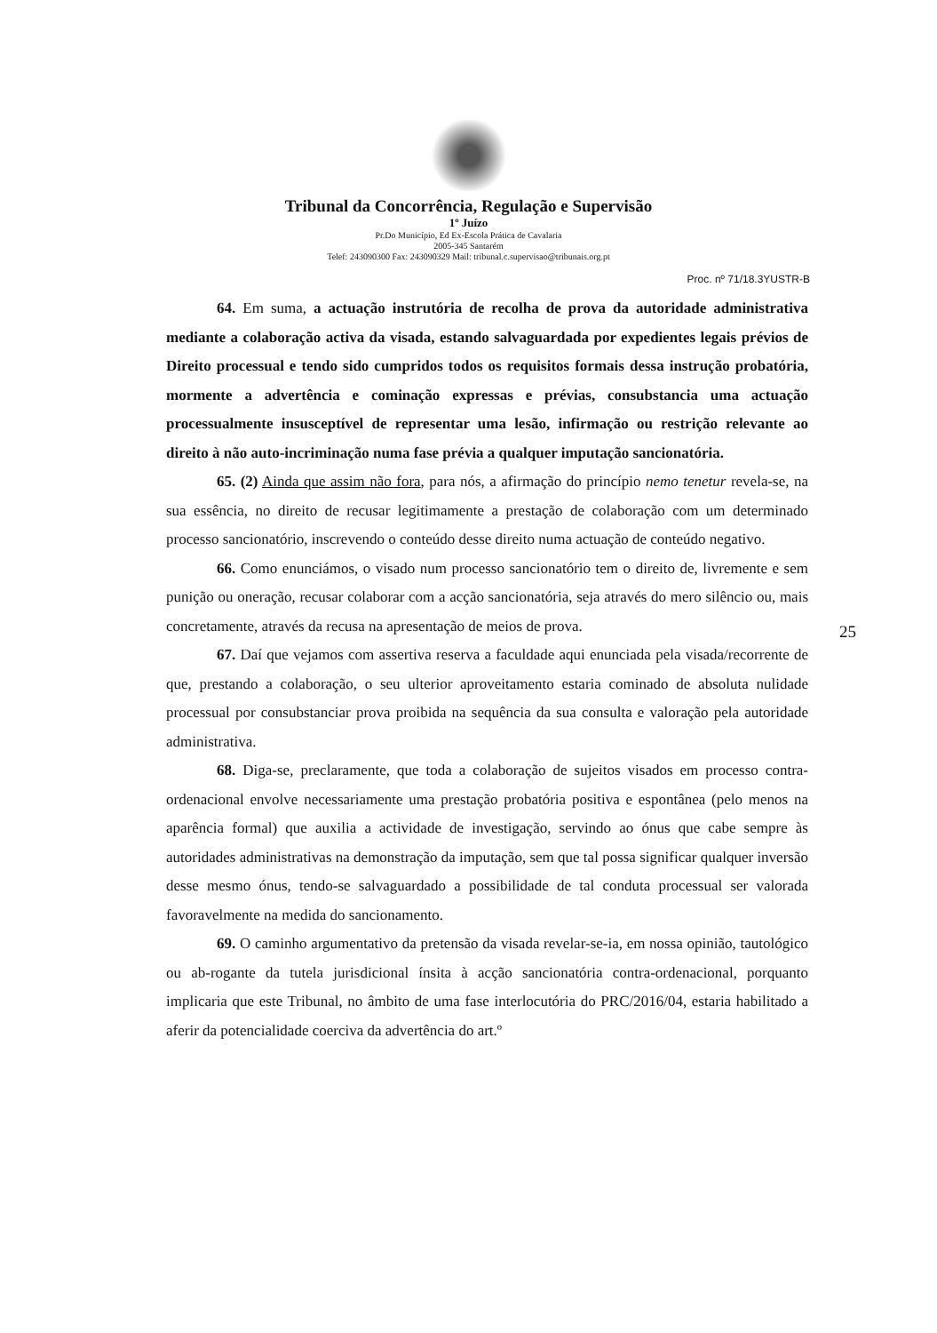Tribunal da Concorrência, Regulação e Supervisão
1º Juízo
Pr.Do Município, Ed Ex-Escola Prática de Cavalaria
2005-345 Santarém
Telef: 243090300 Fax: 243090329 Mail: tribunal.c.supervisao@tribunais.org.pt
Proc. nº 71/18.3YUSTR-B
64. Em suma, a actuação instrutória de recolha de prova da autoridade administrativa mediante a colaboração activa da visada, estando salvaguardada por expedientes legais prévios de Direito processual e tendo sido cumpridos todos os requisitos formais dessa instrução probatória, mormente a advertência e cominação expressas e prévias, consubstancia uma actuação processualmente insusceptível de representar uma lesão, infirmação ou restrição relevante ao direito à não auto-incriminação numa fase prévia a qualquer imputação sancionatória.
65. (2) Ainda que assim não fora, para nós, a afirmação do princípio nemo tenetur revela-se, na sua essência, no direito de recusar legitimamente a prestação de colaboração com um determinado processo sancionatório, inscrevendo o conteúdo desse direito numa actuação de conteúdo negativo.
66. Como enunciámos, o visado num processo sancionatório tem o direito de, livremente e sem punição ou oneração, recusar colaborar com a acção sancionatória, seja através do mero silêncio ou, mais concretamente, através da recusa na apresentação de meios de prova.
67. Daí que vejamos com assertiva reserva a faculdade aqui enunciada pela visada/recorrente de que, prestando a colaboração, o seu ulterior aproveitamento estaria cominado de absoluta nulidade processual por consubstanciar prova proibida na sequência da sua consulta e valoração pela autoridade administrativa.
68. Diga-se, preclaramente, que toda a colaboração de sujeitos visados em processo contra-ordenacional envolve necessariamente uma prestação probatória positiva e espontânea (pelo menos na aparência formal) que auxilia a actividade de investigação, servindo ao ónus que cabe sempre às autoridades administrativas na demonstração da imputação, sem que tal possa significar qualquer inversão desse mesmo ónus, tendo-se salvaguardado a possibilidade de tal conduta processual ser valorada favoravelmente na medida do sancionamento.
69. O caminho argumentativo da pretensão da visada revelar-se-ia, em nossa opinião, tautológico ou ab-rogante da tutela jurisdicional ínsita à acção sancionatória contra-ordenacional, porquanto implicaria que este Tribunal, no âmbito de uma fase interlocutória do PRC/2016/04, estaria habilitado a aferir da potencialidade coerciva da advertência do art.º
25